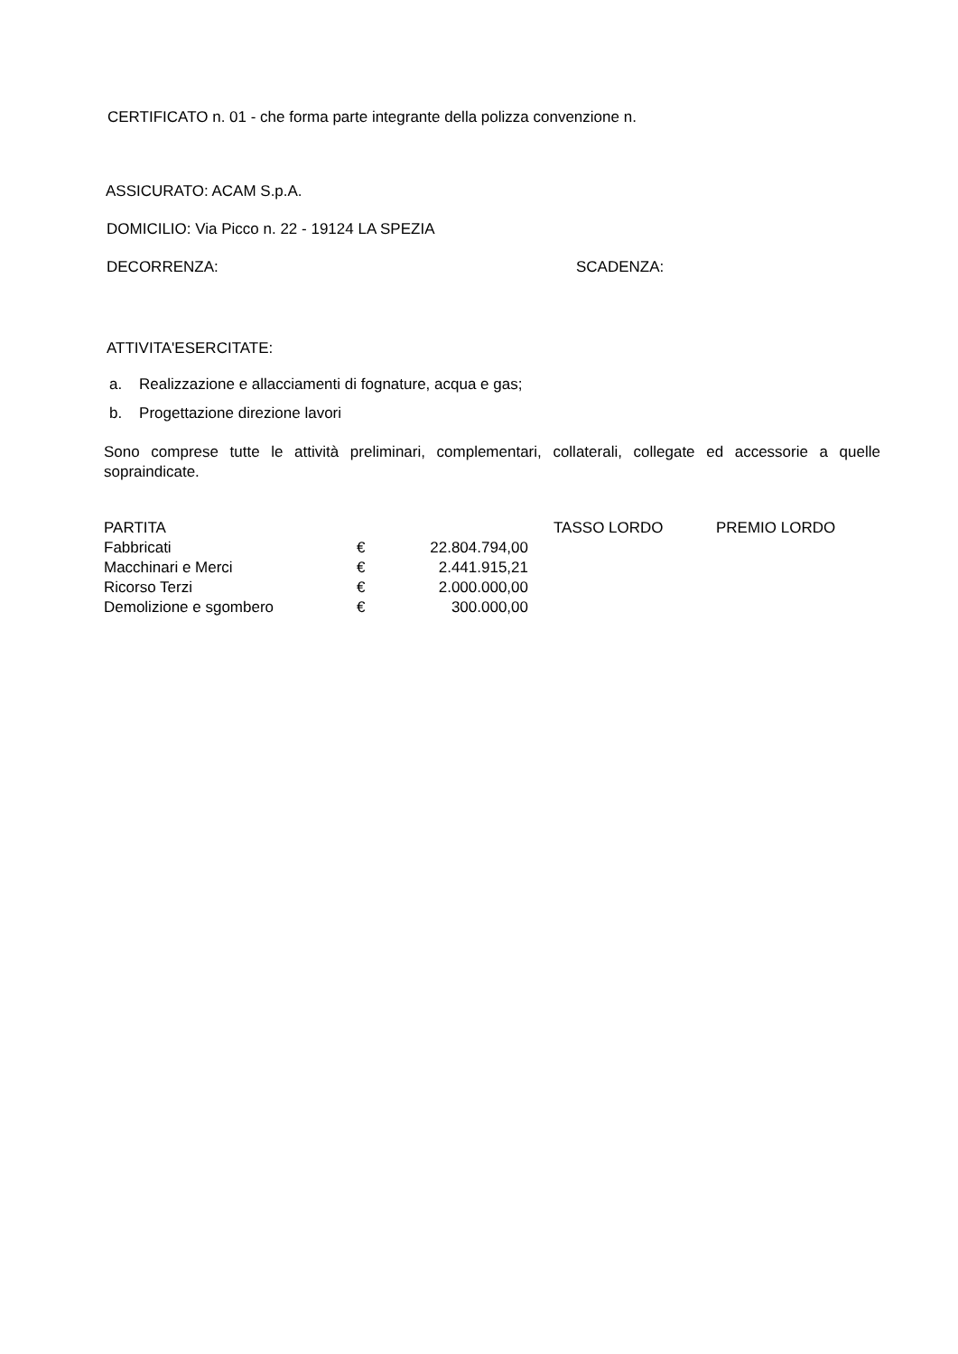CERTIFICATO n. 01 - che forma parte integrante della polizza convenzione n.
ASSICURATO: ACAM S.p.A.
DOMICILIO: Via Picco n. 22 - 19124 LA SPEZIA
DECORRENZA: SCADENZA:
ATTIVITA'ESERCITATE:
a. Realizzazione e allacciamenti di fognature, acqua e gas;
b. Progettazione direzione lavori
Sono comprese tutte le attività preliminari, complementari, collaterali, collegate ed accessorie a quelle sopraindicate.
| PARTITA | | | | TASSO LORDO | PREMIO LORDO |
| Fabbricati | € | 22.804.794,00 | | | |
| Macchinari e Merci | € | 2.441.915,21 | | | |
| Ricorso Terzi | € | 2.000.000,00 | | | |
| Demolizione e sgombero | € | 300.000,00 | | | |